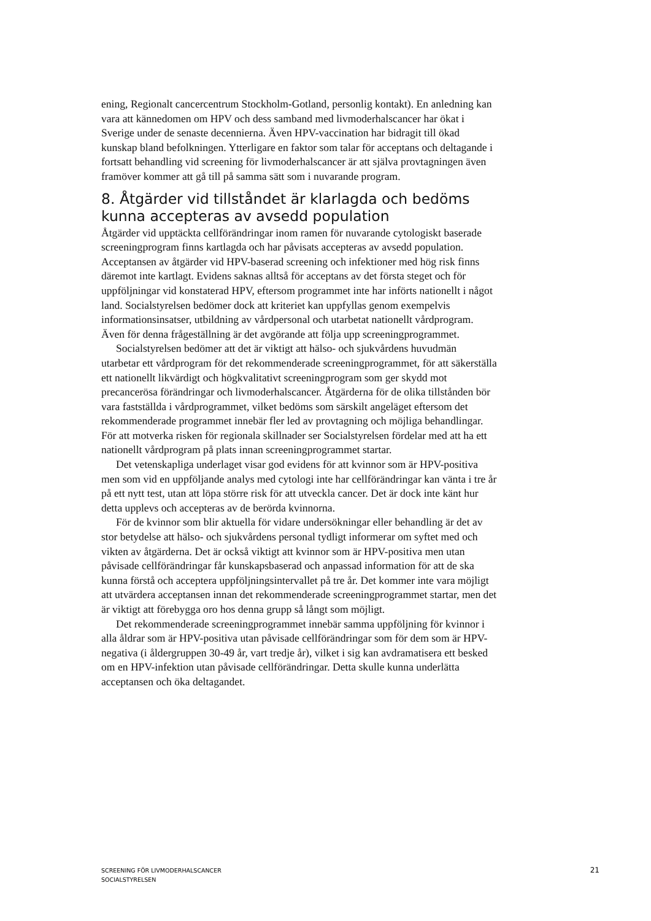ening, Regionalt cancercentrum Stockholm-Gotland, personlig kontakt). En anledning kan vara att kännedomen om HPV och dess samband med livmoderhalscancer har ökat i Sverige under de senaste decennierna. Även HPV-vaccination har bidragit till ökad kunskap bland befolkningen. Ytterligare en faktor som talar för acceptans och deltagande i fortsatt behandling vid screening för livmoderhalscancer är att själva provtagningen även framöver kommer att gå till på samma sätt som i nuvarande program.
8. Åtgärder vid tillståndet är klarlagda och bedöms kunna accepteras av avsedd population
Åtgärder vid upptäckta cellförändringar inom ramen för nuvarande cytologiskt baserade screeningprogram finns kartlagda och har påvisats accepteras av avsedd population. Acceptansen av åtgärder vid HPV-baserad screening och infektioner med hög risk finns däremot inte kartlagt. Evidens saknas alltså för acceptans av det första steget och för uppföljningar vid konstaterad HPV, eftersom programmet inte har införts nationellt i något land. Socialstyrelsen bedömer dock att kriteriet kan uppfyllas genom exempelvis informationsinsatser, utbildning av vårdpersonal och utarbetat nationellt vårdprogram. Även för denna frågeställning är det avgörande att följa upp screeningprogrammet.
Socialstyrelsen bedömer att det är viktigt att hälso- och sjukvårdens huvudmän utarbetar ett vårdprogram för det rekommenderade screeningprogrammet, för att säkerställa ett nationellt likvärdigt och högkvalitativt screeningprogram som ger skydd mot precancerösa förändringar och livmoderhalscancer. Åtgärderna för de olika tillstånden bör vara fastställda i vårdprogrammet, vilket bedöms som särskilt angeläget eftersom det rekommenderade programmet innebär fler led av provtagning och möjliga behandlingar. För att motverka risken för regionala skillnader ser Socialstyrelsen fördelar med att ha ett nationellt vårdprogram på plats innan screeningprogrammet startar.
Det vetenskapliga underlaget visar god evidens för att kvinnor som är HPV-positiva men som vid en uppföljande analys med cytologi inte har cellförändringar kan vänta i tre år på ett nytt test, utan att löpa större risk för att utveckla cancer. Det är dock inte känt hur detta upplevs och accepteras av de berörda kvinnorna.
För de kvinnor som blir aktuella för vidare undersökningar eller behandling är det av stor betydelse att hälso- och sjukvårdens personal tydligt informerar om syftet med och vikten av åtgärderna. Det är också viktigt att kvinnor som är HPV-positiva men utan påvisade cellförändringar får kunskapsbaserad och anpassad information för att de ska kunna förstå och acceptera uppföljningsintervallet på tre år. Det kommer inte vara möjligt att utvärdera acceptansen innan det rekommenderade screeningprogrammet startar, men det är viktigt att förebygga oro hos denna grupp så långt som möjligt.
Det rekommenderade screeningprogrammet innebär samma uppföljning för kvinnor i alla åldrar som är HPV-positiva utan påvisade cellförändringar som för dem som är HPV-negativa (i åldergruppen 30-49 år, vart tredje år), vilket i sig kan avdramatisera ett besked om en HPV-infektion utan påvisade cellförändringar. Detta skulle kunna underlätta acceptansen och öka deltagandet.
SCREENING FÖR LIVMODERHALSCANCER
SOCIALSTYRELSEN
21